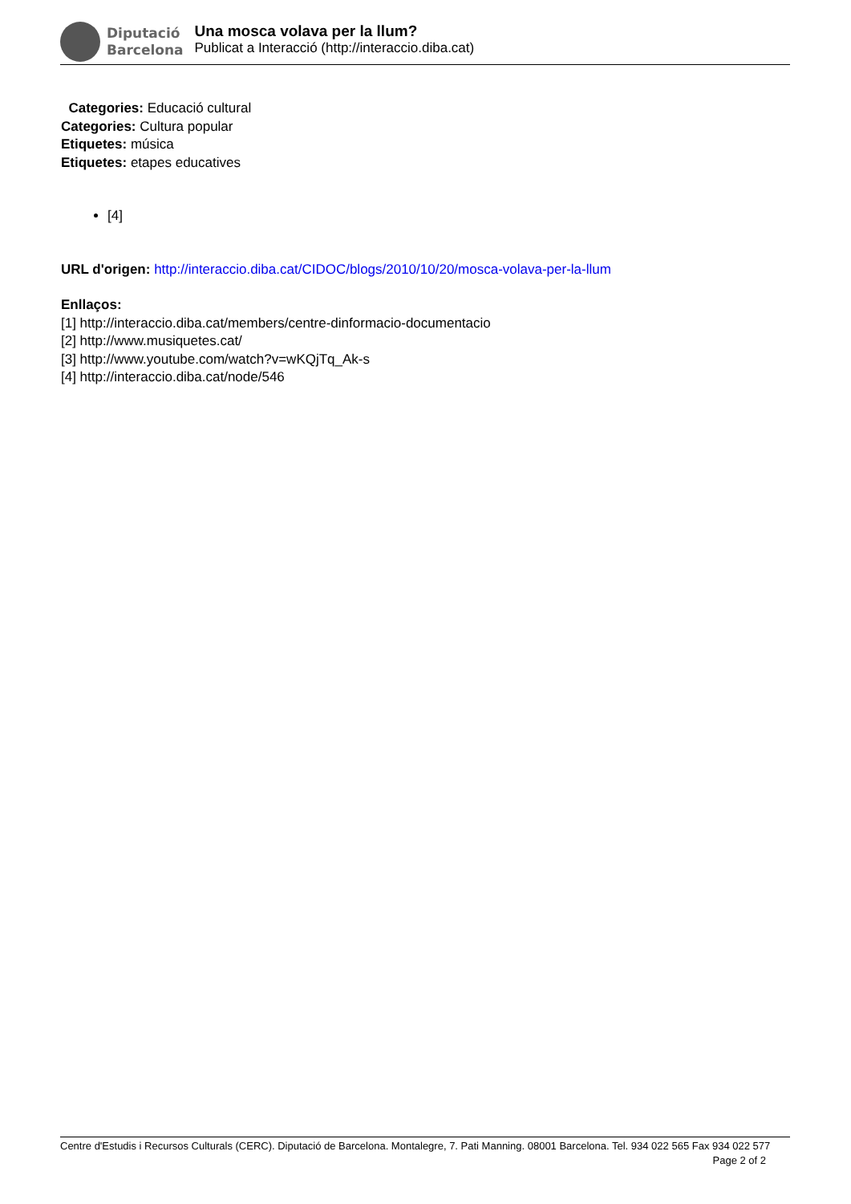Diputació
Barcelona
Una mosca volava per la llum?
Publicat a Interacció (http://interaccio.diba.cat)
Categories: Educació cultural
Categories: Cultura popular
Etiquetes: música
Etiquetes: etapes educatives
[4]
URL d'origen: http://interaccio.diba.cat/CIDOC/blogs/2010/10/20/mosca-volava-per-la-llum
Enllaços:
[1] http://interaccio.diba.cat/members/centre-dinformacio-documentacio
[2] http://www.musiquetes.cat/
[3] http://www.youtube.com/watch?v=wKQjTq_Ak-s
[4] http://interaccio.diba.cat/node/546
Centre d'Estudis i Recursos Culturals (CERC). Diputació de Barcelona. Montalegre, 7. Pati Manning. 08001 Barcelona. Tel. 934 022 565 Fax 934 022 577 Page 2 of 2